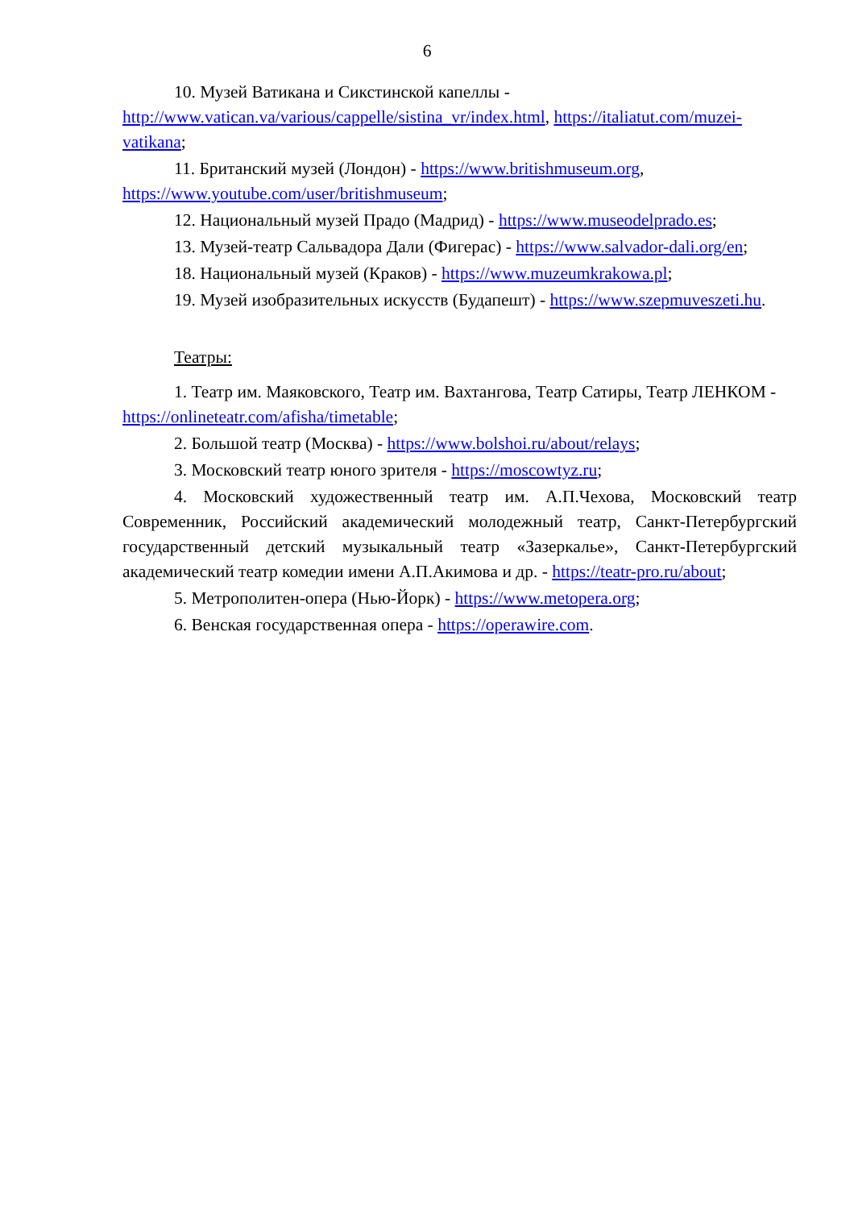6
10. Музей Ватикана и Сикстинской капеллы - http://www.vatican.va/various/cappelle/sistina_vr/index.html, https://italiatut.com/muzei-vatikana;
11. Британский музей (Лондон) - https://www.britishmuseum.org, https://www.youtube.com/user/britishmuseum;
12. Национальный музей Прадо (Мадрид) - https://www.museodelprado.es;
13. Музей-театр Сальвадора Дали (Фигерас) - https://www.salvador-dali.org/en;
18. Национальный музей (Краков) - https://www.muzeumkrakowa.pl;
19. Музей изобразительных искусств (Будапешт) - https://www.szepmuveszeti.hu.
Театры:
1. Театр им. Маяковского, Театр им. Вахтангова, Театр Сатиры, Театр ЛЕНКОМ - https://onlineteatr.com/afisha/timetable;
2. Большой театр (Москва) - https://www.bolshoi.ru/about/relays;
3. Московский театр юного зрителя - https://moscowtyz.ru;
4. Московский художественный театр им. А.П.Чехова, Московский театр Современник, Российский академический молодежный театр, Санкт-Петербургский государственный детский музыкальный театр «Зазеркалье», Санкт-Петербургский академический театр комедии имени А.П.Акимова и др. - https://teatr-pro.ru/about;
5. Метрополитен-опера (Нью-Йорк) - https://www.metopera.org;
6. Венская государственная опера - https://operawire.com.